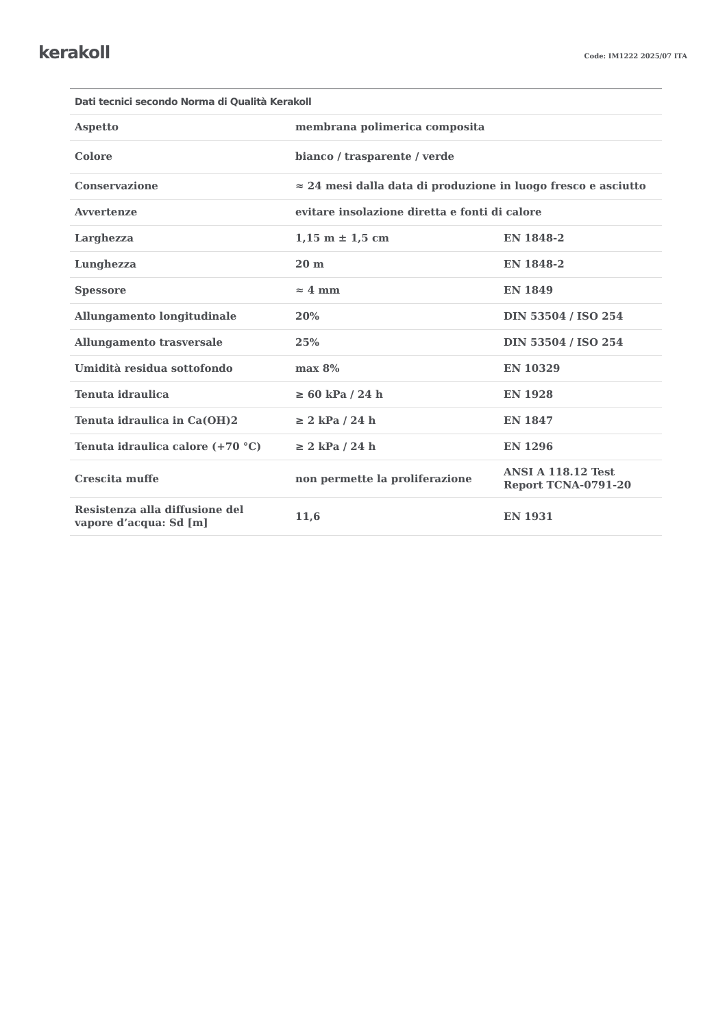kerakoll
Code: IM1222 2025/07 ITA
| Dati tecnici secondo Norma di Qualità Kerakoll | | |
| --- | --- | --- |
| Aspetto | membrana polimerica composita | |
| Colore | bianco / trasparente / verde | |
| Conservazione | ≈ 24 mesi dalla data di produzione in luogo fresco e asciutto | |
| Avvertenze | evitare insolazione diretta e fonti di calore | |
| Larghezza | 1,15 m ± 1,5 cm | EN 1848-2 |
| Lunghezza | 20 m | EN 1848-2 |
| Spessore | ≈ 4 mm | EN 1849 |
| Allungamento longitudinale | 20% | DIN 53504 / ISO 254 |
| Allungamento trasversale | 25% | DIN 53504 / ISO 254 |
| Umidità residua sottofondo | max 8% | EN 10329 |
| Tenuta idraulica | ≥ 60 kPa / 24 h | EN 1928 |
| Tenuta idraulica in Ca(OH)2 | ≥ 2 kPa / 24 h | EN 1847 |
| Tenuta idraulica calore (+70 °C) | ≥ 2 kPa / 24 h | EN 1296 |
| Crescita muffe | non permette la proliferazione | ANSI A 118.12 Test Report TCNA-0791-20 |
| Resistenza alla diffusione del vapore d’acqua: Sd [m] | 11,6 | EN 1931 |